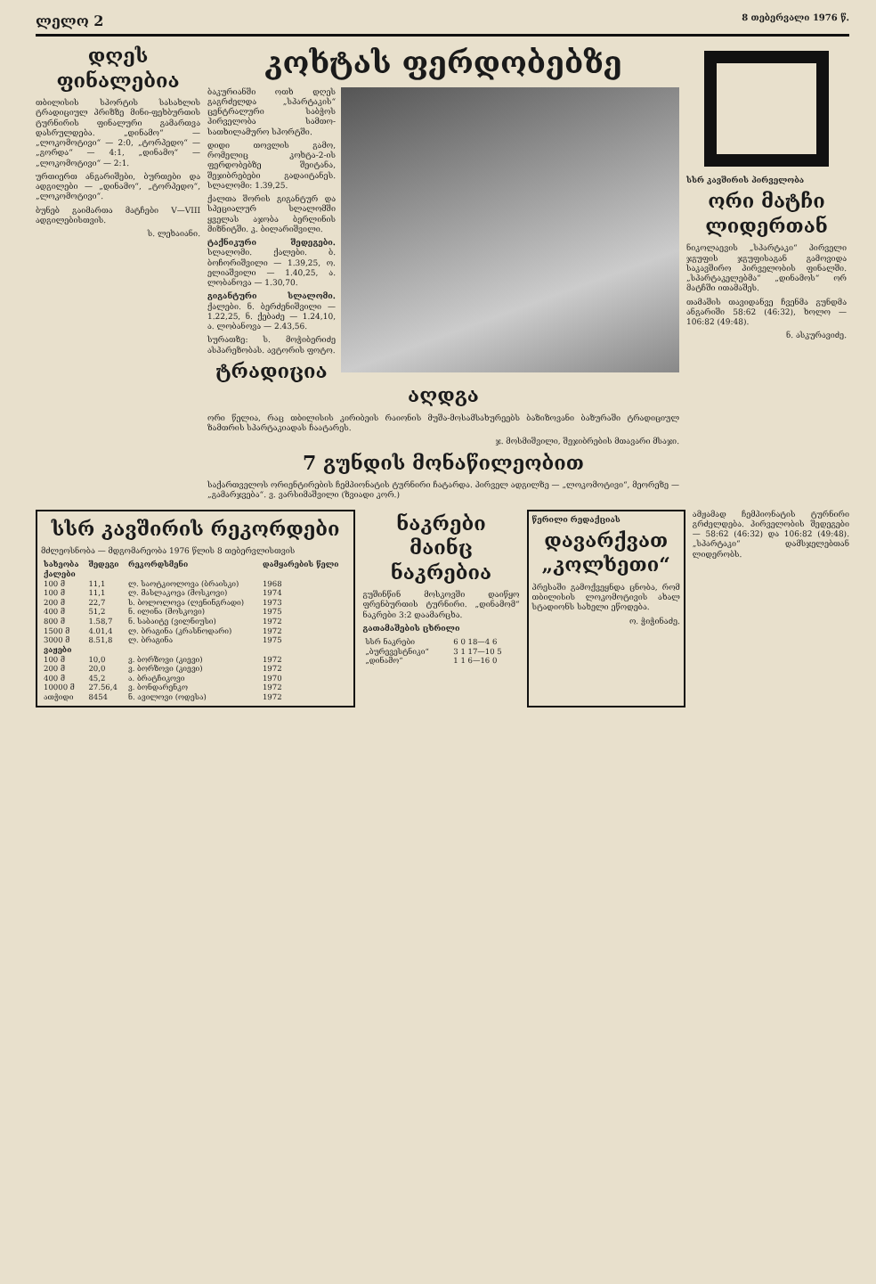ლელო 2 8 თებერვალი 1976 წ.
დღეს ფინალებია
თბილისის სპორტის სასახლის ტრადიციულ პრიზზე მინი-ფეხბურთის ტურნირის ფინალური გამართვა დასრულდება. „დინამო“ — „ლოკომოტივი“ — 2:0, „ტორპედო“ — „გორდა“ — 4:1, „დინამო“ — „ლოკომოტივი“ — 2:1.
ურთიერთ ანგარიშები, ბურთები და ადგილები — „დინამო“, „ტორპედო“, „ლოკომოტივი“.
ბუნებ გაიმართა მატჩები V—VIII ადგილებისთვის.
ს. ლეხაიანი.
კოხტას ფერდობებზე
ბაკურიანში ოთხ დღეს გაგრძელდა „სპარტაკის“ ცენტრალური საბჭოს პირველობა სამთო-სათხილამურო სპორტში.
დიდი თოვლის გამო, რომელიც კოხტა-2-ის ფერდობებზე შეიტანა, შეჯიბრებები გადაიტანეს. სლალომი: 1.39,25.
ქალთა შორის გიგანტურ და სპეციალურ სლალომში ყველას აჯობა ბერლინის მიზნიტში. კ. ბილარიშვილი.
ტაქნიკური შედეგები. სლალომი. ქალები. ბ. ბოჩორიშვილი — 1.39,25, ო. ელიაშვილი — 1.40,25, ა. ლობანოვა — 1.30,70.
გიგანტური სლალომი. ქალები. ნ. ბერძენიშვილი — 1.22,25, ნ. ქებაძე — 1.24,10, ა. ლობანოვა — 2.43,56.
სურათზე: ს. მოჭიბერიძე ასპარეზობას. ავტორის ფოტო.
ტრადიცია აღდგა
ორი წელია, რაც თბილისის კირიბეის რაიონის მუშა-მოსამსახურეებს ბაზიზოვანი ბაზურაში ტრადიციულ ზამთრის სპარტაკიადას ჩაატარეს.
ჯ. მოსმიშვილი, შეჯიბრების მთავარი მსაჯი.
7 გუნდის მონაწილეობით
საქართველოს ორიენტირების ჩემპიონატის ტურნირი ჩატარდა. პირველ ადგილზე — „ლოკომოტივი“, მეორეზე — „გამარჯვება“. ვ. ვარსიმაშვილი (ზვიადი კორ.)
სსრ კავშირის პირველობა
ორი მატჩი ლიდერთან
ნიკოლაევის „სპარტაკი“ პირველი ჯგუფის ჯგუფისაგან გამოვიდა საკავშირო პირველობის ფინალში. „სპარტაკელებმა“ „დინამოს“ ორ მატჩში ითამაშეს.
თამაშის თავიდანვე ჩვენმა გუნდმა ანგარიში 58:62 (46:32), ხოლო — 106:82 (49:48).
ნ. ასკურავიძე.
სსრ კავშირის რეკორდები
მძლეოსნობა — მდგომარეობა 1976 წლის 8 თებერვლისთვის
| სახეობა | შედეგი | რეკორდსმენი | დამყარების წელი |
| --- | --- | --- | --- |
| ქალები | | | |
| 100 მ | 11,1 | ლ. საოტკიოლოვა (ბრაისკი) | 1968 |
| 100 მ | 11,1 | ლ. მასლაკოვა (მოსკოვი) | 1974 |
| 200 მ | 22,7 | ს. ბოლოლოვა (ლენინგრადი) | 1973 |
| 400 მ | 51,2 | ნ. ილინა (მოსკოვი) | 1975 |
| 800 მ | 1.58,7 | ნ. საბაიტე (ვილნიუსი) | 1972 |
| 1500 მ | 4.01,4 | ლ. ბრაგინა (კრასნოდარი) | 1972 |
| 3000 მ | 8.51,8 | ლ. ბრაგინა | 1975 |
| ვაჟები | | | |
| 100 მ | 10,0 | ვ. ბორზოვი (კიევი) | 1972 |
| 200 მ | 20,0 | ვ. ბორზოვი (კიევი) | 1972 |
| 400 მ | 45,2 | ა. ბრატჩიკოვი | 1970 |
| 10000 მ | 27.56,4 | ვ. ბონდარენკო | 1972 |
| ათჭიდი | 8454 | ნ. ავილოვი (ოდესა) | 1972 |
ნაკრები მაინც ნაკრებია
გუშინწინ მოსკოვში დაიწყო ფრენბურთის ტურნირი. „დინამომ“ ნაკრები 3:2 დაამარცხა.
გათამაშების ცხრილი
| სსრ ნაკრები | 6 0 18—4 6 |
| „ბურევესტნიკი“ | 3 1 17—10 5 |
| „დინამო“ | 1 1 6—16 0 |
წერილი რედაქციას
დავარქვათ „კოლხეთი“
პრესაში გამოქვეყნდა ცნობა, რომ თბილისის ლოკომოტივის ახალ სტადიონს სახელი ეწოდება.
ო. ჭიჭინაძე.
ამჟამად ჩემპიონატის ტურნირი გრძელდება. პირველობის შედეგები — 58:62 (46:32) და 106:82 (49:48). „სპარტაკი“ დამსჯელებთან ლიდერობს.